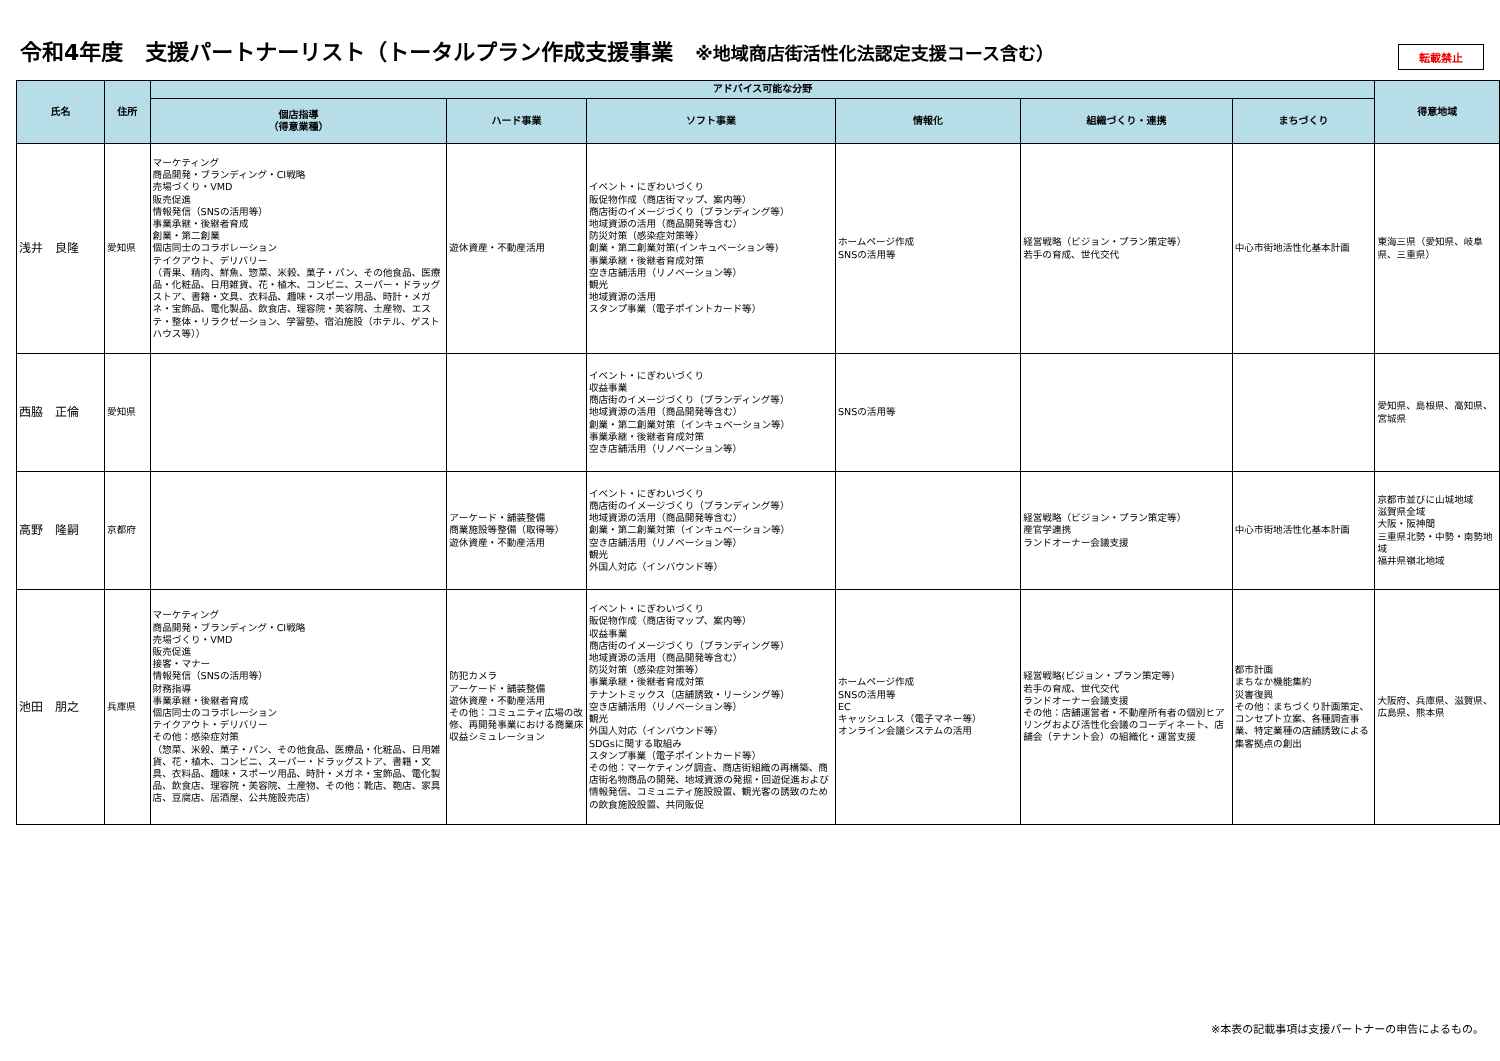令和4年度　支援パートナーリスト（トータルプラン作成支援事業　※地域商店街活性化法認定支援コース含む）
転載禁止
| 氏名 | 住所 | アドバイス可能な分野 | | | | | | 得意地域 |
| --- | --- | --- | --- | --- | --- | --- | --- | --- |
| | | 個店指導 （得意業種） | ハード事業 | ソフト事業 | 情報化 | 組織づくり・連携 | まちづくり | |
| 浅井 良隆 | 愛知県 | マーケティング 商品開発・ブランディング・CI戦略 売場づくり・VMD 販売促進 情報発信（SNSの活用等） 事業承継・後継者育成 創業・第二創業 個店同士のコラボレーション テイクアウト、デリバリー （青果、精肉、鮮魚、惣菜、米穀、菓子・パン、その他食品、医療品・化粧品、日用雑貨、花・植木、コンビニ、スーパー・ドラッグストア、書籍・文具、衣料品、趣味・スポーツ用品、時計・メガネ・宝飾品、電化製品、飲食店、理容院・美容院、土産物、エステ・整体・リラクゼーション、学習塾、宿泊施設（ホテル、ゲストハウス等）） | 遊休資産・不動産活用 | イベント・にぎわいづくり 販促物作成（商店街マップ、案内等） 商店街のイメージづくり（ブランディング等） 地域資源の活用（商品開発等含む） 防災対策（感染症対策等） 創業・第二創業対策(インキュベーション等) 事業承継・後継者育成対策 空き店舗活用（リノベーション等） 観光 地域資源の活用 スタンプ事業（電子ポイントカード等） | ホームページ作成 SNSの活用等 | 経営戦略（ビジョン・プラン策定等） 若手の育成、世代交代 | 中心市街地活性化基本計画 | 東海三県（愛知県、岐阜県、三重県） |
| 西脇 正倫 | 愛知県 | | | イベント・にぎわいづくり 収益事業 商店街のイメージづくり（ブランディング等） 地域資源の活用（商品開発等含む） 創業・第二創業対策（インキュベーション等） 事業承継・後継者育成対策 空き店舗活用（リノベーション等） | SNSの活用等 | | | 愛知県、島根県、高知県、宮城県 |
| 高野 隆嗣 | 京都府 | | アーケード・舗装整備 商業施設等整備（取得等） 遊休資産・不動産活用 | イベント・にぎわいづくり 商店街のイメージづくり（ブランディング等） 地域資源の活用（商品開発等含む） 創業・第二創業対策（インキュベーション等） 空き店舗活用（リノベーション等） 観光 外国人対応（インバウンド等） | | 経営戦略（ビジョン・プラン策定等） 産官学連携 ランドオーナー会議支援 | 中心市街地活性化基本計画 | 京都市並びに山城地域 滋賀県全域 大阪・阪神間 三重県北勢・中勢・南勢地域 福井県嶺北地域 |
| 池田 朋之 | 兵庫県 | マーケティング 商品開発・ブランディング・CI戦略 売場づくり・VMD 販売促進 接客・マナー 情報発信（SNSの活用等） 財務指導 事業承継・後継者育成 個店同士のコラボレーション テイクアウト・デリバリー その他：感染症対策 （惣菜、米穀、菓子・パン、その他食品、医療品・化粧品、日用雑貨、花・植木、コンビニ、スーパー・ドラッグストア、書籍・文具、衣料品、趣味・スポーツ用品、時計・メガネ・宝飾品、電化製品、飲食店、理容院・美容院、土産物、その他：靴店、鞄店、家具店、豆腐店、居酒屋、公共施設売店） | 防犯カメラ アーケード・舗装整備 遊休資産・不動産活用 その他：コミュニティ広場の改修、再開発事業における商業床収益シミュレーション | イベント・にぎわいづくり 販促物作成（商店街マップ、案内等） 収益事業 商店街のイメージづくり（ブランディング等） 地域資源の活用（商品開発等含む） 防災対策（感染症対策等） 事業承継・後継者育成対策 テナントミックス（店舗誘致・リーシング等） 空き店舗活用（リノベーション等） 観光 外国人対応（インバウンド等） SDGsに関する取組み スタンプ事業（電子ポイントカード等） その他：マーケティング調査、商店街組織の再構築、商店街名物商品の開発、地域資源の発掘・回遊促進および情報発信、コミュニティ施設設置、観光客の誘致のための飲食施設設置、共同販促 | ホームページ作成 SNSの活用等 EC キャッシュレス（電子マネー等） オンライン会議システムの活用 | 経営戦略(ビジョン・プラン策定等) 若手の育成、世代交代 ランドオーナー会議支援 その他：店舗運営者・不動産所有者の個別ヒアリングおよび活性化会議のコーディネート、店舗会（テナント会）の組織化・運営支援 | 都市計画 まちなか機能集約 災害復興 その他：まちづくり計画策定、コンセプト立案、各種調査事業、特定業種の店舗誘致による集客拠点の創出 | 大阪府、兵庫県、滋賀県、広島県、熊本県 |
※本表の記載事項は支援パートナーの申告によるもの。